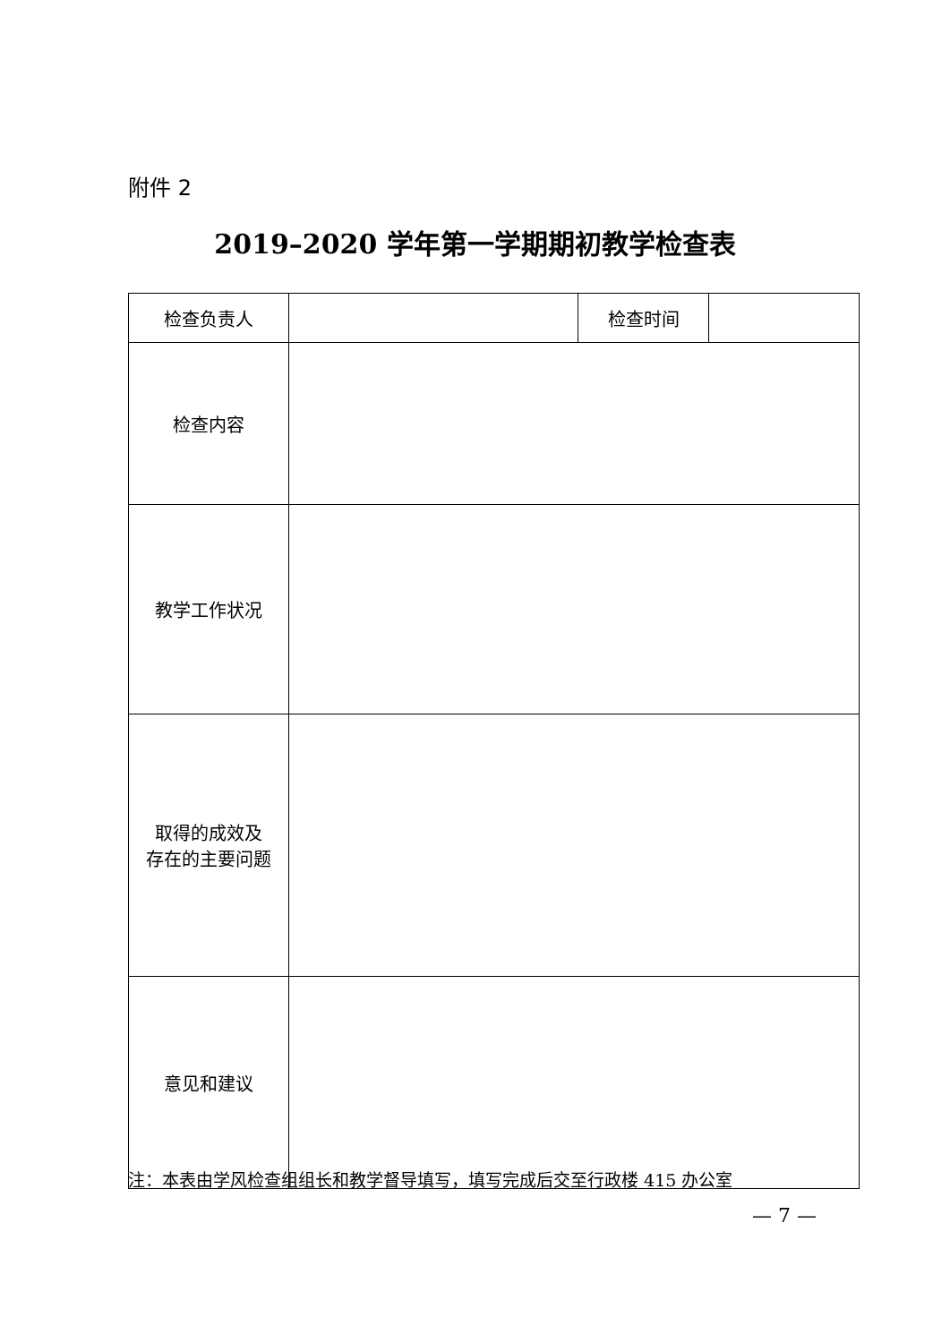附件 2
2019–2020 学年第一学期期初教学检查表
| 检查负责人 | | 检查时间 | |
| 检查内容 | | | |
| 教学工作状况 | | | |
| 取得的成效及 存在的主要问题 | | | |
| 意见和建议 | | | |
注：本表由学风检查组组长和教学督导填写，填写完成后交至行政楼 415 办公室
— 7 —